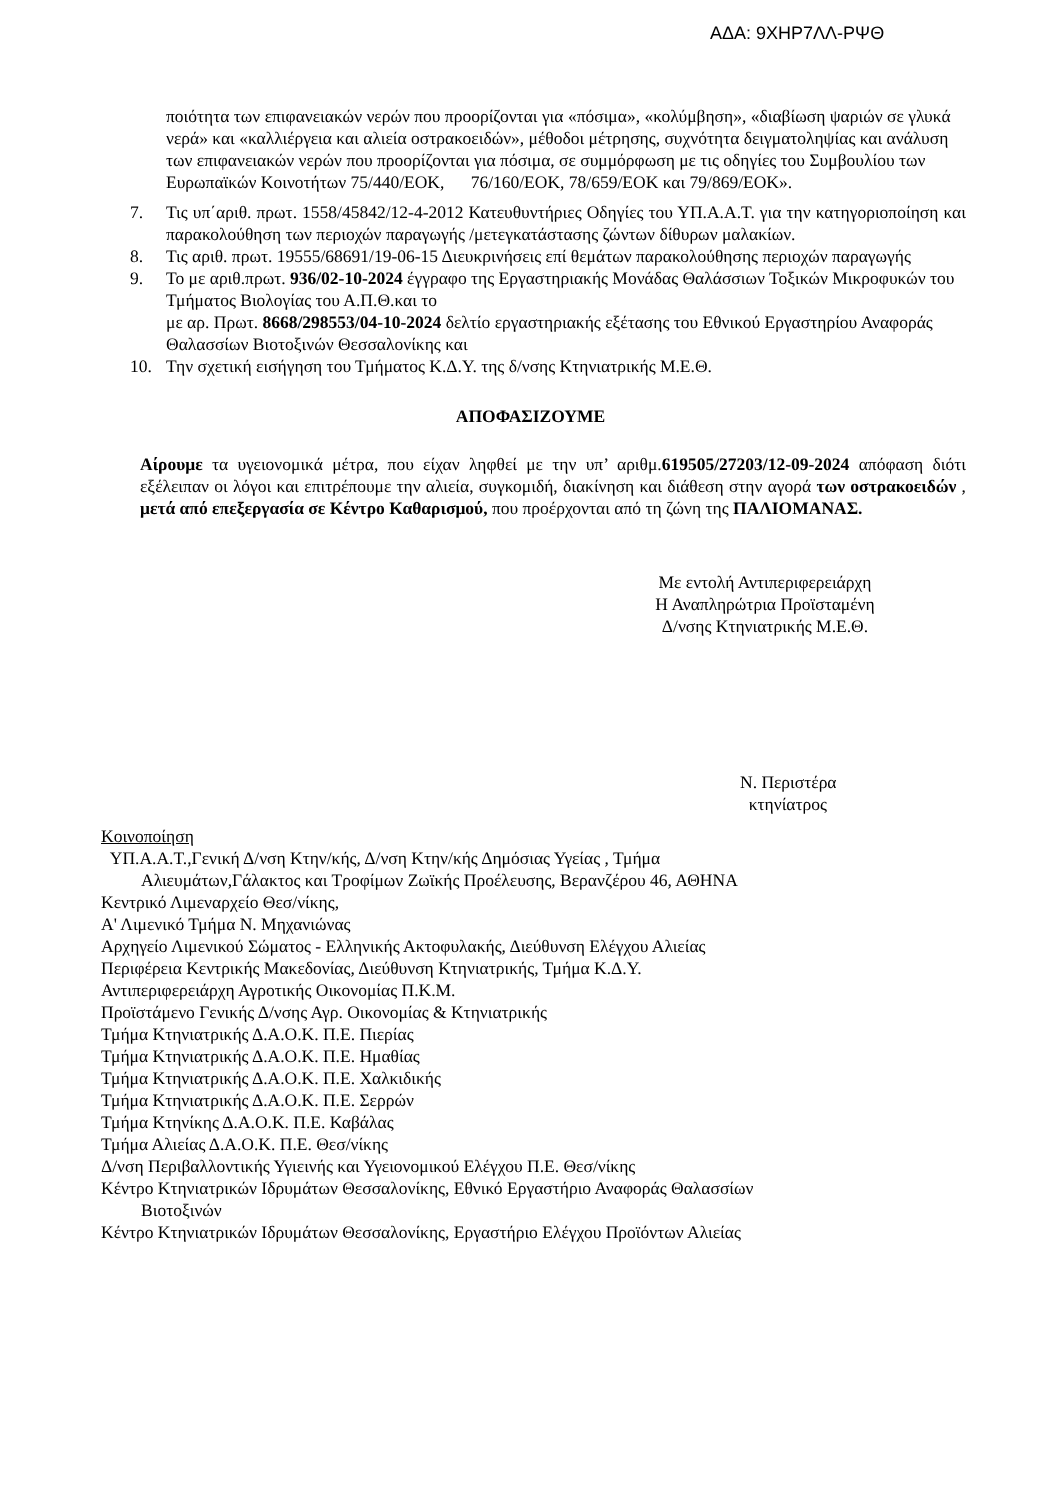ΑΔΑ: 9ΧΗΡ7ΛΛ-ΡΨΘ
ποιότητα των επιφανειακών νερών που προορίζονται για «πόσιμα», «κολύμβηση», «διαβίωση ψαριών σε γλυκά νερά» και «καλλιέργεια και αλιεία οστρακοειδών», μέθοδοι μέτρησης, συχνότητα δειγματοληψίας και ανάλυση των επιφανειακών νερών που προορίζονται για πόσιμα, σε συμμόρφωση με τις οδηγίες του Συμβουλίου των Ευρωπαϊκών Κοινοτήτων 75/440/ΕΟΚ, 76/160/ΕΟΚ, 78/659/ΕΟΚ και 79/869/ΕΟΚ».
7. Τις υπ΄αριθ. πρωτ. 1558/45842/12-4-2012 Κατευθυντήριες Οδηγίες του ΥΠ.Α.Α.Τ. για την κατηγοριοποίηση και παρακολούθηση των περιοχών παραγωγής /μετεγκατάστασης ζώντων δίθυρων μαλακίων.
8. Τις αριθ. πρωτ. 19555/68691/19-06-15 Διευκρινήσεις επί θεμάτων παρακολούθησης περιοχών παραγωγής
9. Το με αριθ.πρωτ. 936/02-10-2024 έγγραφο της Εργαστηριακής Μονάδας Θαλάσσιων Τοξικών Μικροφυκών του Τμήματος Βιολογίας του Α.Π.Θ.και το
με αρ. Πρωτ. 8668/298553/04-10-2024 δελτίο εργαστηριακής εξέτασης του Εθνικού Εργαστηρίου Αναφοράς Θαλασσίων Βιοτοξινών Θεσσαλονίκης και
10. Την σχετική εισήγηση του Τμήματος Κ.Δ.Υ. της δ/νσης Κτηνιατρικής Μ.Ε.Θ.
ΑΠΟΦΑΣΙΖΟΥΜΕ
Αίρουμε τα υγειονομικά μέτρα, που είχαν ληφθεί με την υπ’ αριθμ.619505/27203/12-09-2024 απόφαση διότι εξέλειπαν οι λόγοι και επιτρέπουμε την αλιεία, συγκομιδή, διακίνηση και διάθεση στην αγορά των οστρακοειδών , μετά από επεξεργασία σε Κέντρο Καθαρισμού, που προέρχονται από τη ζώνη της ΠΑΛΙΟΜΑΝΑΣ.
Με εντολή Αντιπεριφερειάρχη
Η Αναπληρώτρια Προϊσταμένη
Δ/νσης Κτηνιατρικής Μ.Ε.Θ.
Ν. Περιστέρα
κτηνίατρος
Κοινοποίηση
ΥΠ.Α.Α.Τ.,Γενική Δ/νση Κτην/κής, Δ/νση Κτην/κής Δημόσιας Υγείας , Τμήμα
Αλιευμάτων,Γάλακτος και Τροφίμων Ζωϊκής Προέλευσης, Βερανζέρου 46, ΑΘΗΝΑ
Κεντρικό Λιμεναρχείο Θεσ/νίκης,
Α' Λιμενικό Τμήμα Ν. Μηχανιώνας
Αρχηγείο Λιμενικού Σώματος - Ελληνικής Ακτοφυλακής, Διεύθυνση Ελέγχου Αλιείας
Περιφέρεια Κεντρικής Μακεδονίας, Διεύθυνση Κτηνιατρικής, Τμήμα Κ.Δ.Υ.
Αντιπεριφερειάρχη Αγροτικής Οικονομίας Π.Κ.Μ.
Προϊστάμενο Γενικής Δ/νσης Αγρ. Οικονομίας & Κτηνιατρικής
Τμήμα Κτηνιατρικής Δ.Α.Ο.Κ. Π.Ε. Πιερίας
Τμήμα Κτηνιατρικής Δ.Α.Ο.Κ. Π.Ε. Ημαθίας
Τμήμα Κτηνιατρικής Δ.Α.Ο.Κ. Π.Ε. Χαλκιδικής
Τμήμα Κτηνιατρικής Δ.Α.Ο.Κ. Π.Ε. Σερρών
Τμήμα Κτηνίκης Δ.Α.Ο.Κ. Π.Ε. Καβάλας
Τμήμα Αλιείας Δ.Α.Ο.Κ. Π.Ε. Θεσ/νίκης
Δ/νση Περιβαλλοντικής Υγιεινής και Υγειονομικού Ελέγχου Π.Ε. Θεσ/νίκης
Κέντρο Κτηνιατρικών Ιδρυμάτων Θεσσαλονίκης, Εθνικό Εργαστήριο Αναφοράς Θαλασσίων
Βιοτοξινών
Κέντρο Κτηνιατρικών Ιδρυμάτων Θεσσαλονίκης, Εργαστήριο Ελέγχου Προϊόντων Αλιείας